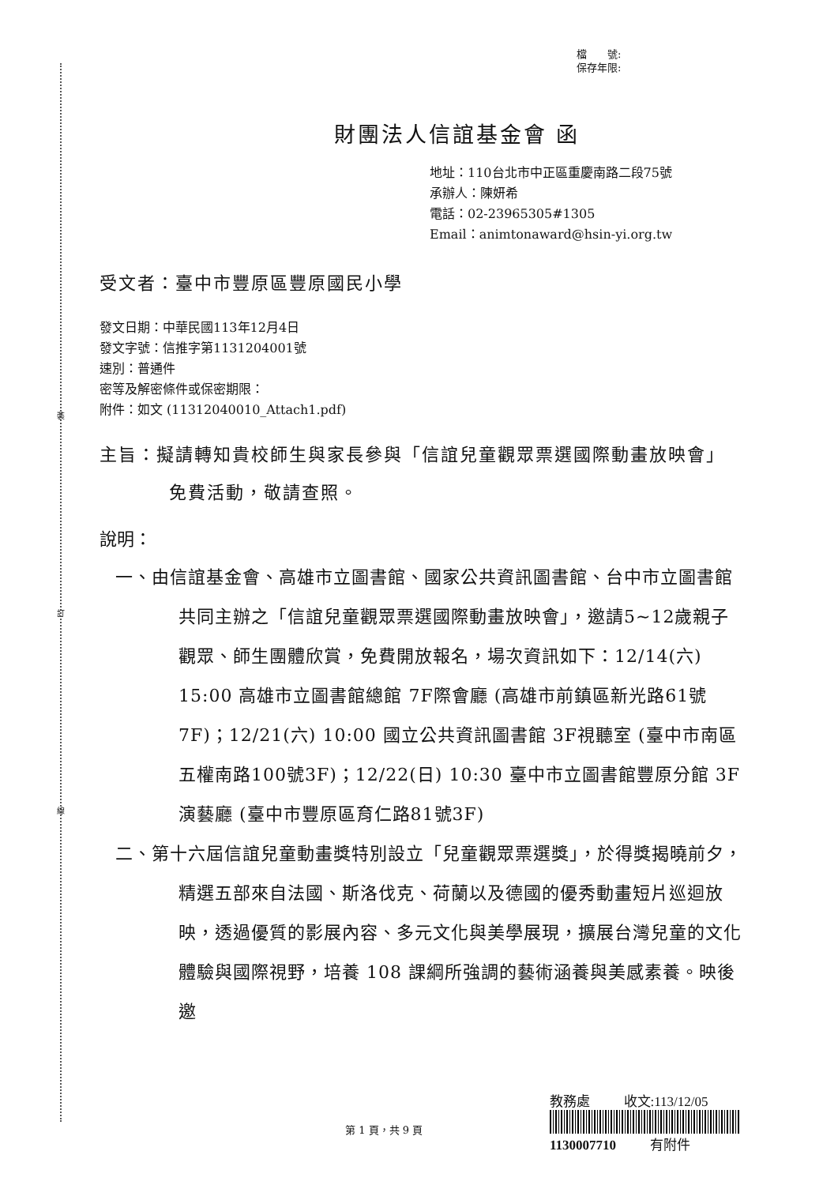裝
訂
線
檔　　號:
保存年限:
財團法人信誼基金會 函
地址：110台北市中正區重慶南路二段75號
承辦人：陳妍希
電話：02-23965305#1305
Email：animtonaward@hsin-yi.org.tw
受文者：臺中市豐原區豐原國民小學
發文日期：中華民國113年12月4日
發文字號：信推字第1131204001號
速別：普通件
密等及解密條件或保密期限：
附件：如文 (11312040010_Attach1.pdf)
主旨：擬請轉知貴校師生與家長參與「信誼兒童觀眾票選國際動畫放映會」免費活動，敬請查照。
說明：
一、由信誼基金會、高雄市立圖書館、國家公共資訊圖書館、台中市立圖書館共同主辦之「信誼兒童觀眾票選國際動畫放映會」，邀請5~12歲親子觀眾、師生團體欣賞，免費開放報名，場次資訊如下：12/14(六) 15:00 高雄市立圖書館總館 7F際會廳 (高雄市前鎮區新光路61號7F)；12/21(六) 10:00 國立公共資訊圖書館 3F視聽室 (臺中市南區五權南路100號3F)；12/22(日) 10:30 臺中市立圖書館豐原分館 3F演藝廳 (臺中市豐原區育仁路81號3F)
二、第十六屆信誼兒童動畫獎特別設立「兒童觀眾票選獎」，於得獎揭曉前夕，精選五部來自法國、斯洛伐克、荷蘭以及德國的優秀動畫短片巡迴放映，透過優質的影展內容、多元文化與美學展現，擴展台灣兒童的文化體驗與國際視野，培養 108 課綱所強調的藝術涵養與美感素養。映後邀
教務處 　　 收文:113/12/05
1130007710 　　 有附件
第 1 頁，共 9 頁